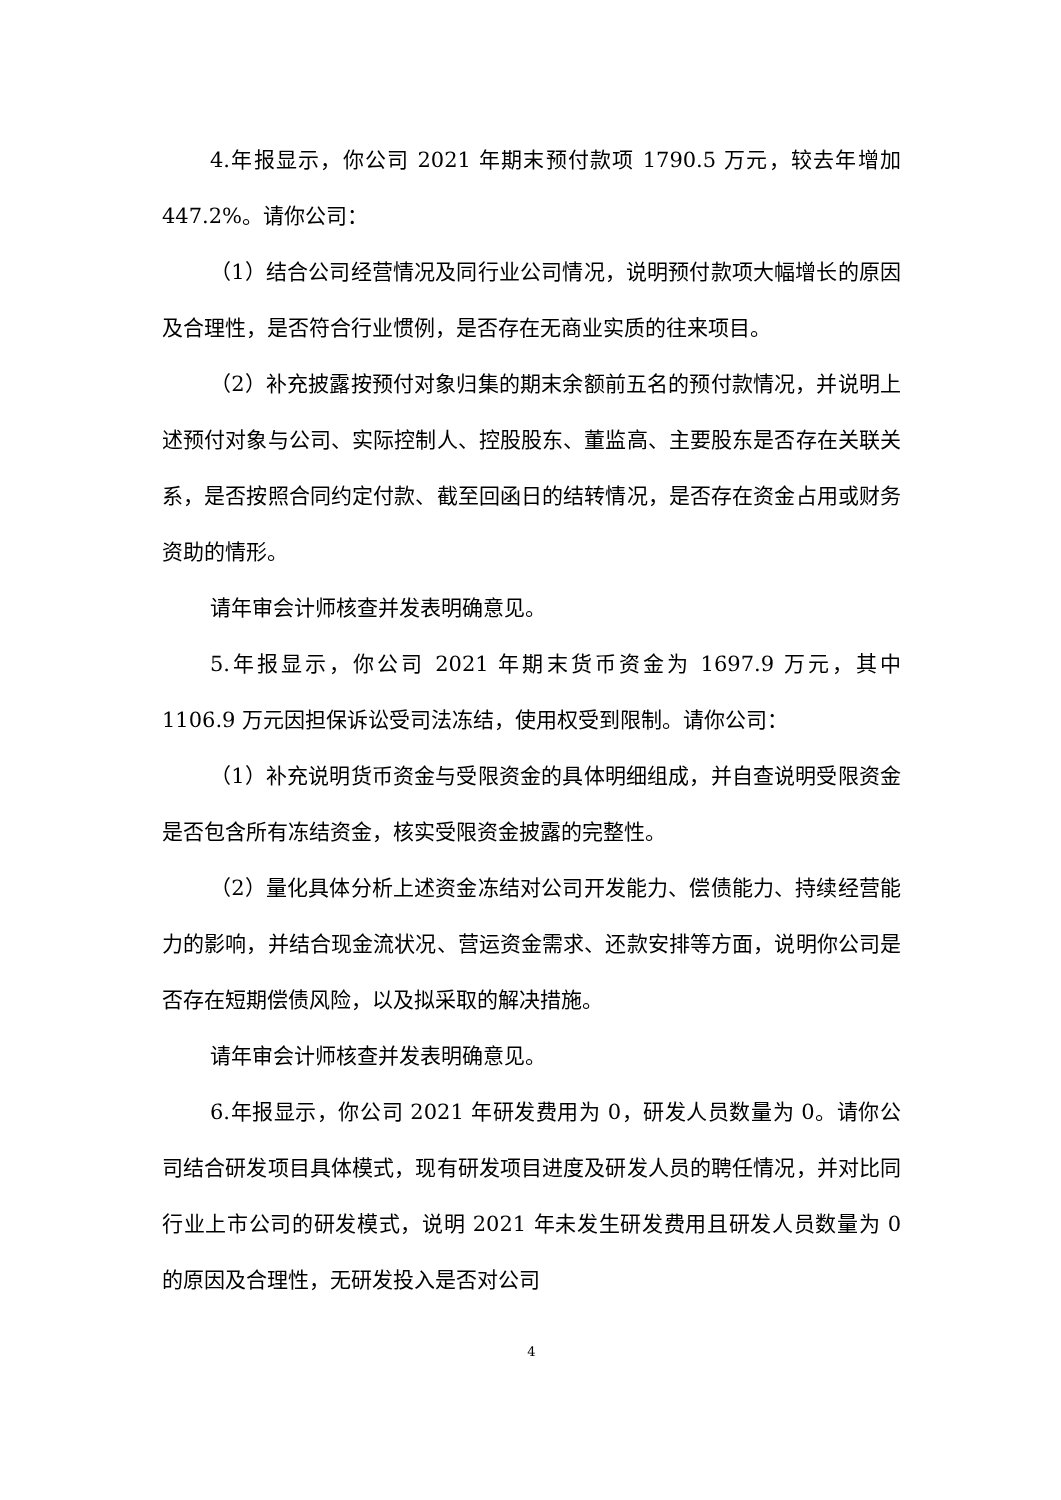4.年报显示，你公司 2021 年期末预付款项 1790.5 万元，较去年增加 447.2%。请你公司：
（1）结合公司经营情况及同行业公司情况，说明预付款项大幅增长的原因及合理性，是否符合行业惯例，是否存在无商业实质的往来项目。
（2）补充披露按预付对象归集的期末余额前五名的预付款情况，并说明上述预付对象与公司、实际控制人、控股股东、董监高、主要股东是否存在关联关系，是否按照合同约定付款、截至回函日的结转情况，是否存在资金占用或财务资助的情形。
请年审会计师核查并发表明确意见。
5.年报显示，你公司 2021 年期末货币资金为 1697.9 万元，其中 1106.9 万元因担保诉讼受司法冻结，使用权受到限制。请你公司：
（1）补充说明货币资金与受限资金的具体明细组成，并自查说明受限资金是否包含所有冻结资金，核实受限资金披露的完整性。
（2）量化具体分析上述资金冻结对公司开发能力、偿债能力、持续经营能力的影响，并结合现金流状况、营运资金需求、还款安排等方面，说明你公司是否存在短期偿债风险，以及拟采取的解决措施。
请年审会计师核查并发表明确意见。
6.年报显示，你公司 2021 年研发费用为 0，研发人员数量为 0。请你公司结合研发项目具体模式，现有研发项目进度及研发人员的聘任情况，并对比同行业上市公司的研发模式，说明 2021 年未发生研发费用且研发人员数量为 0 的原因及合理性，无研发投入是否对公司
4